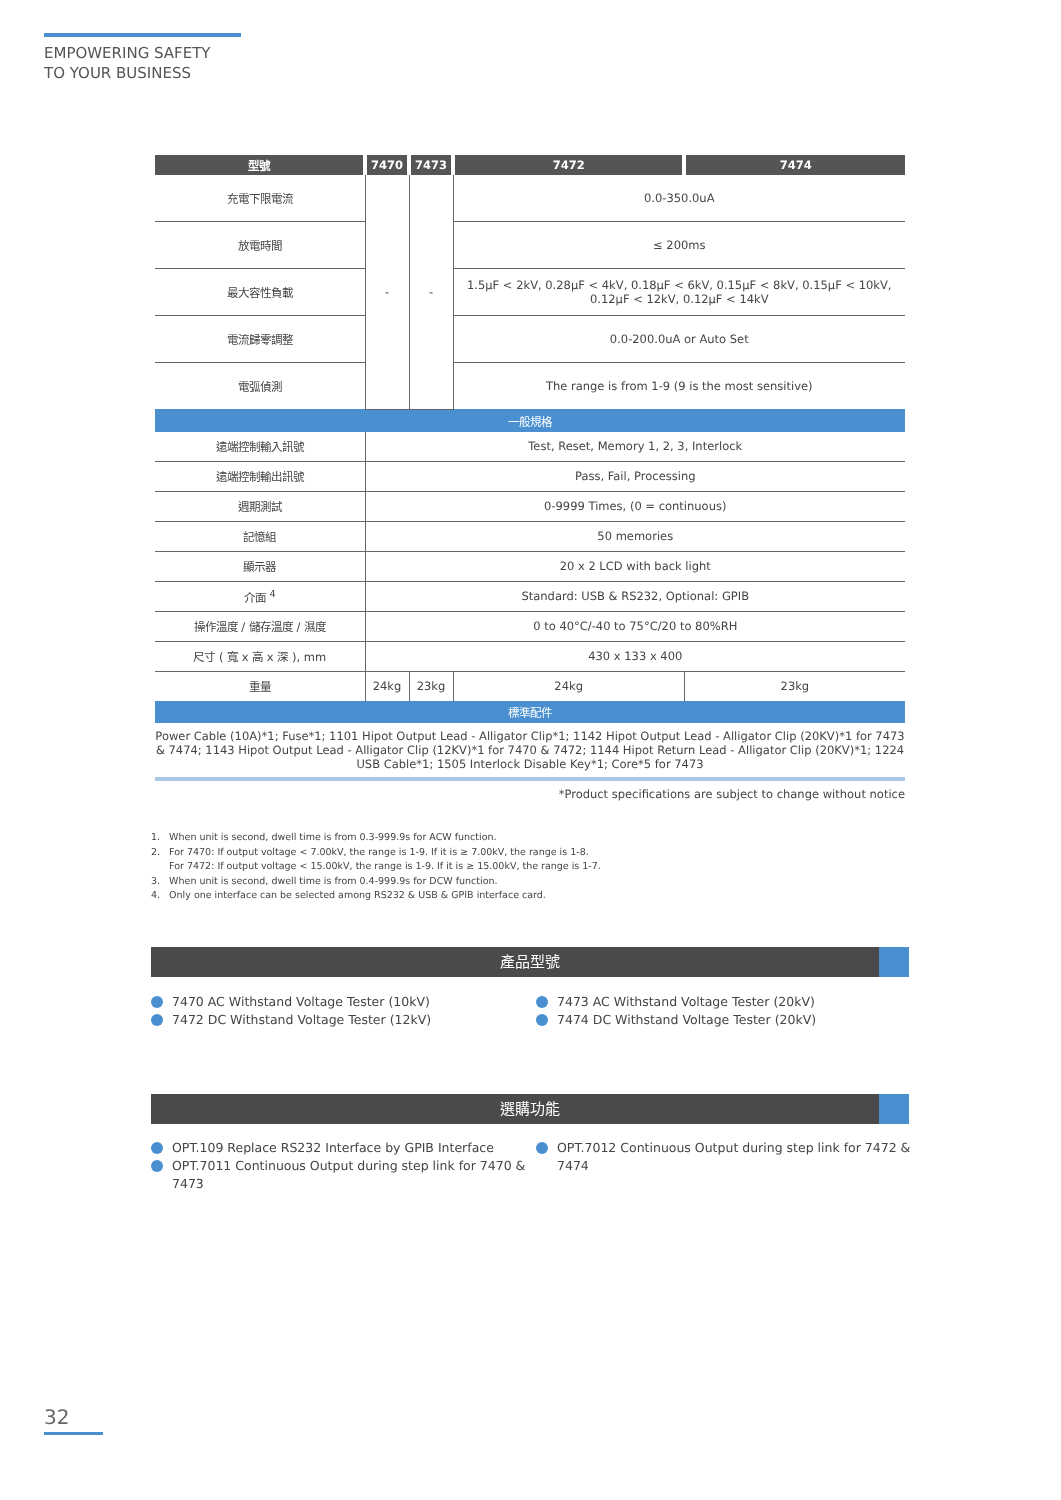EMPOWERING SAFETY
TO YOUR BUSINESS
| 型號 | 7470 | 7473 | 7472 | 7474 |
| --- | --- | --- | --- | --- |
| 充電下限電流 | - | - | 0.0-350.0uA | |
| 放電時間 | | | ≤ 200ms | |
| 最大容性負載 | | | 1.5μF < 2kV, 0.28μF < 4kV, 0.18μF < 6kV, 0.15μF < 8kV, 0.15μF < 10kV, 0.12μF < 12kV, 0.12μF < 14kV | |
| 電流歸零調整 | | | 0.0-200.0uA or Auto Set | |
| 電弧偵測 | | | The range is from 1-9 (9 is the most sensitive) | |
| 一般規格 | | | | |
| 遠端控制輸入訊號 | Test, Reset, Memory 1, 2, 3, Interlock | | | |
| 遠端控制輸出訊號 | Pass, Fail, Processing | | | |
| 週期測試 | 0-9999 Times, (0 = continuous) | | | |
| 記憶組 | 50 memories | | | |
| 顯示器 | 20 x 2 LCD with back light | | | |
| 介面 <sup>4</sup> | Standard: USB & RS232, Optional: GPIB | | | |
| 操作溫度 / 儲存溫度 / 濕度 | 0 to 40°C/-40 to 75°C/20 to 80%RH | | | |
| 尺寸 ( 寬 x 高 x 深 ), mm | 430 x 133 x 400 | | | |
| 重量 | 24kg | 23kg | 24kg | 23kg |
| 標準配件 | | | | |
Power Cable (10A)*1; Fuse*1; 1101 Hipot Output Lead - Alligator Clip*1; 1142 Hipot Output Lead - Alligator Clip (20KV)*1 for 7473 & 7474; 1143 Hipot Output Lead - Alligator Clip (12KV)*1 for 7470 & 7472; 1144 Hipot Return Lead - Alligator Clip (20KV)*1; 1224 USB Cable*1; 1505 Interlock Disable Key*1; Core*5 for 7473
*Product specifications are subject to change without notice
1. When unit is second, dwell time is from 0.3-999.9s for ACW function.
2. For 7470: If output voltage < 7.00kV, the range is 1-9. If it is ≥ 7.00kV, the range is 1-8.
For 7472: If output voltage < 15.00kV, the range is 1-9. If it is ≥ 15.00kV, the range is 1-7.
3. When unit is second, dwell time is from 0.4-999.9s for DCW function.
4. Only one interface can be selected among RS232 & USB & GPIB interface card.
產品型號
7470 AC Withstand Voltage Tester (10kV)
7472 DC Withstand Voltage Tester (12kV)
7473 AC Withstand Voltage Tester (20kV)
7474 DC Withstand Voltage Tester (20kV)
選購功能
OPT.109 Replace RS232 Interface by GPIB Interface
OPT.7011 Continuous Output during step link for 7470 & 7473
OPT.7012 Continuous Output during step link for 7472 & 7474
32